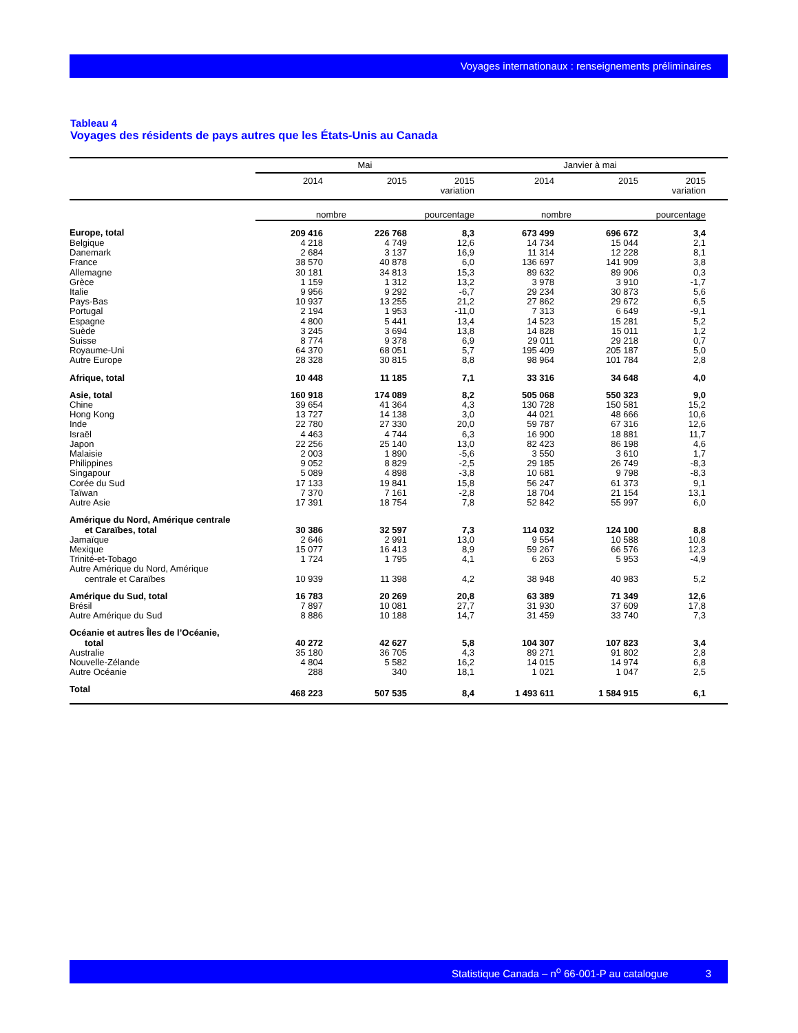Voyages internationaux : renseignements préliminaires
Tableau 4
Voyages des résidents de pays autres que les États-Unis au Canada
| | Mai | | | Janvier à mai | | | |
| --- | --- | --- | --- | --- | --- | --- | --- |
| | 2014 | 2015 | 2015 variation | 2014 | 2015 | 2015 variation | |
| | nombre | | pourcentage | nombre | | pourcentage | |
| Europe, total | 209 416 | 226 768 | 8,3 | 673 499 | 696 672 | 3,4 | |
| Belgique | 4 218 | 4 749 | 12,6 | 14 734 | 15 044 | 2,1 | |
| Danemark | 2 684 | 3 137 | 16,9 | 11 314 | 12 228 | 8,1 | |
| France | 38 570 | 40 878 | 6,0 | 136 697 | 141 909 | 3,8 | |
| Allemagne | 30 181 | 34 813 | 15,3 | 89 632 | 89 906 | 0,3 | |
| Grèce | 1 159 | 1 312 | 13,2 | 3 978 | 3 910 | -1,7 | |
| Italie | 9 956 | 9 292 | -6,7 | 29 234 | 30 873 | 5,6 | |
| Pays-Bas | 10 937 | 13 255 | 21,2 | 27 862 | 29 672 | 6,5 | |
| Portugal | 2 194 | 1 953 | -11,0 | 7 313 | 6 649 | -9,1 | |
| Espagne | 4 800 | 5 441 | 13,4 | 14 523 | 15 281 | 5,2 | |
| Suède | 3 245 | 3 694 | 13,8 | 14 828 | 15 011 | 1,2 | |
| Suisse | 8 774 | 9 378 | 6,9 | 29 011 | 29 218 | 0,7 | |
| Royaume-Uni | 64 370 | 68 051 | 5,7 | 195 409 | 205 187 | 5,0 | |
| Autre Europe | 28 328 | 30 815 | 8,8 | 98 964 | 101 784 | 2,8 | |
| Afrique, total | 10 448 | 11 185 | 7,1 | 33 316 | 34 648 | 4,0 | |
| Asie, total | 160 918 | 174 089 | 8,2 | 505 068 | 550 323 | 9,0 | |
| Chine | 39 654 | 41 364 | 4,3 | 130 728 | 150 581 | 15,2 | |
| Hong Kong | 13 727 | 14 138 | 3,0 | 44 021 | 48 666 | 10,6 | |
| Inde | 22 780 | 27 330 | 20,0 | 59 787 | 67 316 | 12,6 | |
| Israël | 4 463 | 4 744 | 6,3 | 16 900 | 18 881 | 11,7 | |
| Japon | 22 256 | 25 140 | 13,0 | 82 423 | 86 198 | 4,6 | |
| Malaisie | 2 003 | 1 890 | -5,6 | 3 550 | 3 610 | 1,7 | |
| Philippines | 9 052 | 8 829 | -2,5 | 29 185 | 26 749 | -8,3 | |
| Singapour | 5 089 | 4 898 | -3,8 | 10 681 | 9 798 | -8,3 | |
| Corée du Sud | 17 133 | 19 841 | 15,8 | 56 247 | 61 373 | 9,1 | |
| Taïwan | 7 370 | 7 161 | -2,8 | 18 704 | 21 154 | 13,1 | |
| Autre Asie | 17 391 | 18 754 | 7,8 | 52 842 | 55 997 | 6,0 | |
| Amérique du Nord, Amérique centrale et Caraïbes, total | 30 386 | 32 597 | 7,3 | 114 032 | 124 100 | 8,8 | |
| Jamaïque | 2 646 | 2 991 | 13,0 | 9 554 | 10 588 | 10,8 | |
| Mexique | 15 077 | 16 413 | 8,9 | 59 267 | 66 576 | 12,3 | |
| Trinité-et-Tobago | 1 724 | 1 795 | 4,1 | 6 263 | 5 953 | -4,9 | |
| Autre Amérique du Nord, Amérique centrale et Caraïbes | 10 939 | 11 398 | 4,2 | 38 948 | 40 983 | 5,2 | |
| Amérique du Sud, total | 16 783 | 20 269 | 20,8 | 63 389 | 71 349 | 12,6 | |
| Brésil | 7 897 | 10 081 | 27,7 | 31 930 | 37 609 | 17,8 | |
| Autre Amérique du Sud | 8 886 | 10 188 | 14,7 | 31 459 | 33 740 | 7,3 | |
| Océanie et autres Îles de l’Océanie, total | 40 272 | 42 627 | 5,8 | 104 307 | 107 823 | 3,4 | |
| Australie | 35 180 | 36 705 | 4,3 | 89 271 | 91 802 | 2,8 | |
| Nouvelle-Zélande | 4 804 | 5 582 | 16,2 | 14 015 | 14 974 | 6,8 | |
| Autre Océanie | 288 | 340 | 18,1 | 1 021 | 1 047 | 2,5 | |
| Total | 468 223 | 507 535 | 8,4 | 1 493 611 | 1 584 915 | 6,1 | |
Statistique Canada – n<sup>o</sup> 66-001-P au catalogue 3